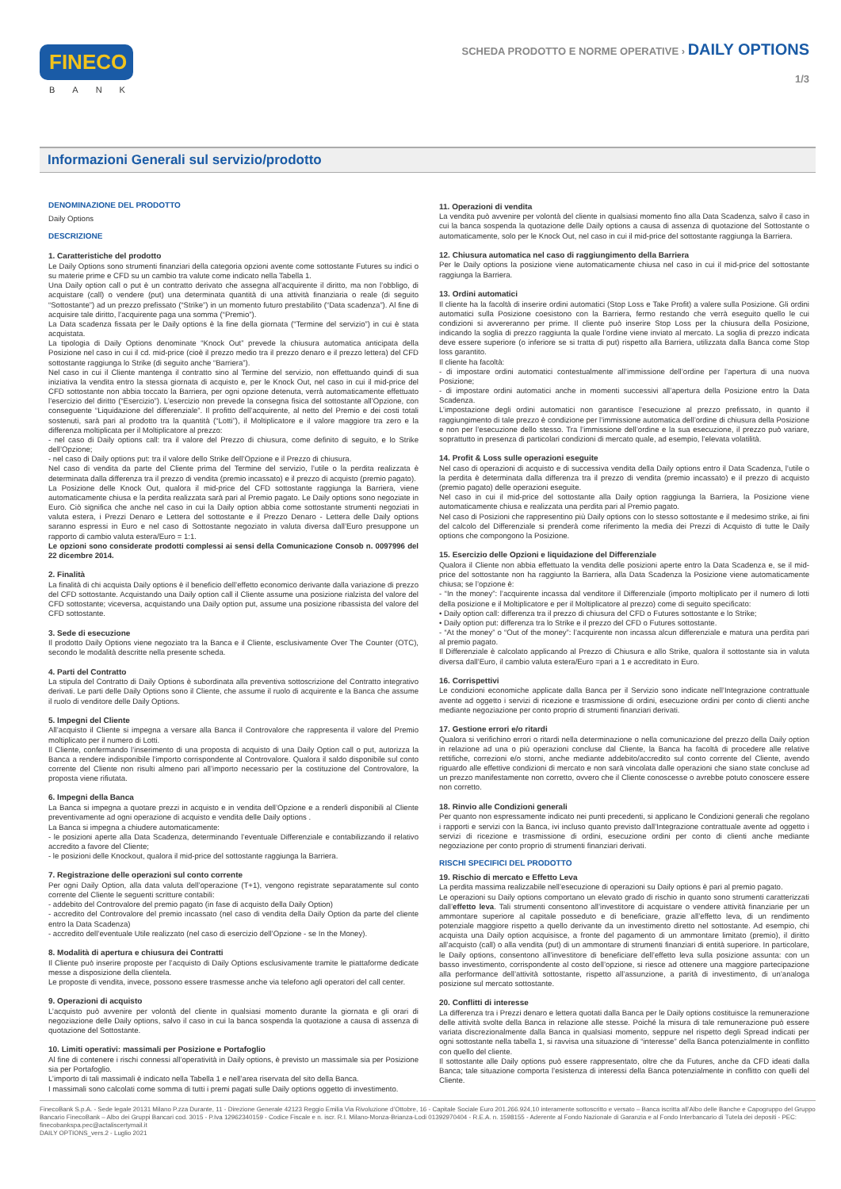FINECO
BANK
SCHEDA PRODOTTO E NORME OPERATIVE › DAILY OPTIONS
1/3
Informazioni Generali sul servizio/prodotto
DENOMINAZIONE DEL PRODOTTO
Daily Options
DESCRIZIONE
1. Caratteristiche del prodotto
Le Daily Options sono strumenti finanziari della categoria opzioni avente come sottostante Futures su indici o su materie prime e CFD su un cambio tra valute come indicato nella Tabella 1.
Una Daily option call o put è un contratto derivato che assegna all’acquirente il diritto, ma non l’obbligo, di acquistare (call) o vendere (put) una determinata quantità di una attività finanziaria o reale (di seguito “Sottostante”) ad un prezzo prefissato (“Strike”) in un momento futuro prestabilito (“Data scadenza”). Al fine di acquisire tale diritto, l’acquirente paga una somma (“Premio”).
La Data scadenza fissata per le Daily options è la fine della giornata (“Termine del servizio”) in cui è stata acquistata.
La tipologia di Daily Options denominate “Knock Out” prevede la chiusura automatica anticipata della Posizione nel caso in cui il cd. mid-price (cioè il prezzo medio tra il prezzo denaro e il prezzo lettera) del CFD sottostante raggiunga lo Strike (di seguito anche “Barriera”).
Nel caso in cui il Cliente mantenga il contratto sino al Termine del servizio, non effettuando quindi di sua iniziativa la vendita entro la stessa giornata di acquisto e, per le Knock Out, nel caso in cui il mid-price del CFD sottostante non abbia toccato la Barriera, per ogni opzione detenuta, verrà automaticamente effettuato l’esercizio del diritto (“Esercizio”). L’esercizio non prevede la consegna fisica del sottostante all’Opzione, con conseguente “Liquidazione del differenziale”. Il profitto dell’acquirente, al netto del Premio e dei costi totali sostenuti, sarà pari al prodotto tra la quantità (“Lotti”), il Moltiplicatore e il valore maggiore tra zero e la differenza moltiplicata per il Moltiplicatore al prezzo:
- nel caso di Daily options call: tra il valore del Prezzo di chiusura, come definito di seguito, e lo Strike dell’Opzione;
- nel caso di Daily options put: tra il valore dello Strike dell’Opzione e il Prezzo di chiusura.
Nel caso di vendita da parte del Cliente prima del Termine del servizio, l’utile o la perdita realizzata è determinata dalla differenza tra il prezzo di vendita (premio incassato) e il prezzo di acquisto (premio pagato).
La Posizione delle Knock Out, qualora il mid-price del CFD sottostante raggiunga la Barriera, viene automaticamente chiusa e la perdita realizzata sarà pari al Premio pagato. Le Daily options sono negoziate in Euro. Ciò significa che anche nel caso in cui la Daily option abbia come sottostante strumenti negoziati in valuta estera, i Prezzi Denaro e Lettera del sottostante e il Prezzo Denaro - Lettera delle Daily options saranno espressi in Euro e nel caso di Sottostante negoziato in valuta diversa dall’Euro presuppone un rapporto di cambio valuta estera/Euro = 1:1.
Le opzioni sono considerate prodotti complessi ai sensi della Comunicazione Consob n. 0097996 del 22 dicembre 2014.
2. Finalità
La finalità di chi acquista Daily options è il beneficio dell’effetto economico derivante dalla variazione di prezzo del CFD sottostante. Acquistando una Daily option call il Cliente assume una posizione rialzista del valore del CFD sottostante; viceversa, acquistando una Daily option put, assume una posizione ribassista del valore del CFD sottostante.
3. Sede di esecuzione
Il prodotto Daily Options viene negoziato tra la Banca e il Cliente, esclusivamente Over The Counter (OTC), secondo le modalità descritte nella presente scheda.
4. Parti del Contratto
La stipula del Contratto di Daily Options è subordinata alla preventiva sottoscrizione del Contratto integrativo derivati. Le parti delle Daily Options sono il Cliente, che assume il ruolo di acquirente e la Banca che assume il ruolo di venditore delle Daily Options.
5. Impegni del Cliente
All’acquisto il Cliente si impegna a versare alla Banca il Controvalore che rappresenta il valore del Premio moltiplicato per il numero di Lotti.
Il Cliente, confermando l’inserimento di una proposta di acquisto di una Daily Option call o put, autorizza la Banca a rendere indisponibile l’importo corrispondente al Controvalore. Qualora il saldo disponibile sul conto corrente del Cliente non risulti almeno pari all’importo necessario per la costituzione del Controvalore, la proposta viene rifiutata.
6. Impegni della Banca
La Banca si impegna a quotare prezzi in acquisto e in vendita dell’Opzione e a renderli disponibili al Cliente preventivamente ad ogni operazione di acquisto e vendita delle Daily options .
La Banca si impegna a chiudere automaticamente:
- le posizioni aperte alla Data Scadenza, determinando l’eventuale Differenziale e contabilizzando il relativo accredito a favore del Cliente;
- le posizioni delle Knockout, qualora il mid-price del sottostante raggiunga la Barriera.
7. Registrazione delle operazioni sul conto corrente
Per ogni Daily Option, alla data valuta dell’operazione (T+1), vengono registrate separatamente sul conto corrente del Cliente le seguenti scritture contabili:
- addebito del Controvalore del premio pagato (in fase di acquisto della Daily Option)
- accredito del Controvalore del premio incassato (nel caso di vendita della Daily Option da parte del cliente entro la Data Scadenza)
- accredito dell’eventuale Utile realizzato (nel caso di esercizio dell’Opzione - se In the Money).
8. Modalità di apertura e chiusura dei Contratti
Il Cliente può inserire proposte per l’acquisto di Daily Options esclusivamente tramite le piattaforme dedicate messe a disposizione della clientela.
Le proposte di vendita, invece, possono essere trasmesse anche via telefono agli operatori del call center.
9. Operazioni di acquisto
L’acquisto può avvenire per volontà del cliente in qualsiasi momento durante la giornata e gli orari di negoziazione delle Daily options, salvo il caso in cui la banca sospenda la quotazione a causa di assenza di quotazione del Sottostante.
10. Limiti operativi: massimali per Posizione e Portafoglio
Al fine di contenere i rischi connessi all’operatività in Daily options, è previsto un massimale sia per Posizione sia per Portafoglio.
L’importo di tali massimali è indicato nella Tabella 1 e nell’area riservata del sito della Banca.
I massimali sono calcolati come somma di tutti i premi pagati sulle Daily options oggetto di investimento.
11. Operazioni di vendita
La vendita può avvenire per volontà del cliente in qualsiasi momento fino alla Data Scadenza, salvo il caso in cui la banca sospenda la quotazione delle Daily options a causa di assenza di quotazione del Sottostante o automaticamente, solo per le Knock Out, nel caso in cui il mid-price del sottostante raggiunga la Barriera.
12. Chiusura automatica nel caso di raggiungimento della Barriera
Per le Daily options la posizione viene automaticamente chiusa nel caso in cui il mid-price del sottostante raggiunga la Barriera.
13. Ordini automatici
Il cliente ha la facoltà di inserire ordini automatici (Stop Loss e Take Profit) a valere sulla Posizione. Gli ordini automatici sulla Posizione coesistono con la Barriera, fermo restando che verrà eseguito quello le cui condizioni si avvereranno per prime. Il cliente può inserire Stop Loss per la chiusura della Posizione, indicando la soglia di prezzo raggiunta la quale l’ordine viene inviato al mercato. La soglia di prezzo indicata deve essere superiore (o inferiore se si tratta di put) rispetto alla Barriera, utilizzata dalla Banca come Stop loss garantito.
Il cliente ha facoltà:
- di impostare ordini automatici contestualmente all’immissione dell’ordine per l’apertura di una nuova Posizione;
- di impostare ordini automatici anche in momenti successivi all’apertura della Posizione entro la Data Scadenza.
L’impostazione degli ordini automatici non garantisce l’esecuzione al prezzo prefissato, in quanto il raggiungimento di tale prezzo è condizione per l’immissione automatica dell’ordine di chiusura della Posizione e non per l’esecuzione dello stesso. Tra l’immissione dell’ordine e la sua esecuzione, il prezzo può variare, soprattutto in presenza di particolari condizioni di mercato quale, ad esempio, l’elevata volatilità.
14. Profit & Loss sulle operazioni eseguite
Nel caso di operazioni di acquisto e di successiva vendita della Daily options entro il Data Scadenza, l’utile o la perdita è determinata dalla differenza tra il prezzo di vendita (premio incassato) e il prezzo di acquisto (premio pagato) delle operazioni eseguite.
Nel caso in cui il mid-price del sottostante alla Daily option raggiunga la Barriera, la Posizione viene automaticamente chiusa e realizzata una perdita pari al Premio pagato.
Nel caso di Posizioni che rappresentino più Daily options con lo stesso sottostante e il medesimo strike, ai fini del calcolo del Differenziale si prenderà come riferimento la media dei Prezzi di Acquisto di tutte le Daily options che compongono la Posizione.
15. Esercizio delle Opzioni e liquidazione del Differenziale
Qualora il Cliente non abbia effettuato la vendita delle posizioni aperte entro la Data Scadenza e, se il mid-price del sottostante non ha raggiunto la Barriera, alla Data Scadenza la Posizione viene automaticamente chiusa; se l’opzione è:
- “In the money”: l’acquirente incassa dal venditore il Differenziale (importo moltiplicato per il numero di lotti della posizione e il Moltiplicatore e per il Moltiplicatore al prezzo) come di seguito specificato:
• Daily option call: differenza tra il prezzo di chiusura del CFD o Futures sottostante e lo Strike;
• Daily option put: differenza tra lo Strike e il prezzo del CFD o Futures sottostante.
- “At the money” o “Out of the money”: l’acquirente non incassa alcun differenziale e matura una perdita pari al premio pagato.
Il Differenziale è calcolato applicando al Prezzo di Chiusura e allo Strike, qualora il sottostante sia in valuta diversa dall’Euro, il cambio valuta estera/Euro =pari a 1 e accreditato in Euro.
16. Corrispettivi
Le condizioni economiche applicate dalla Banca per il Servizio sono indicate nell’Integrazione contrattuale avente ad oggetto i servizi di ricezione e trasmissione di ordini, esecuzione ordini per conto di clienti anche mediante negoziazione per conto proprio di strumenti finanziari derivati.
17. Gestione errori e/o ritardi
Qualora si verifichino errori o ritardi nella determinazione o nella comunicazione del prezzo della Daily option in relazione ad una o più operazioni concluse dal Cliente, la Banca ha facoltà di procedere alle relative rettifiche, correzioni e/o storni, anche mediante addebito/accredito sul conto corrente del Cliente, avendo riguardo alle effettive condizioni di mercato e non sarà vincolata dalle operazioni che siano state concluse ad un prezzo manifestamente non corretto, ovvero che il Cliente conoscesse o avrebbe potuto conoscere essere non corretto.
18. Rinvio alle Condizioni generali
Per quanto non espressamente indicato nei punti precedenti, si applicano le Condizioni generali che regolano i rapporti e servizi con la Banca, ivi incluso quanto previsto dall’Integrazione contrattuale avente ad oggetto i servizi di ricezione e trasmissione di ordini, esecuzione ordini per conto di clienti anche mediante negoziazione per conto proprio di strumenti finanziari derivati.
RISCHI SPECIFICI DEL PRODOTTO
19. Rischio di mercato e Effetto Leva
La perdita massima realizzabile nell’esecuzione di operazioni su Daily options è pari al premio pagato.
Le operazioni su Daily options comportano un elevato grado di rischio in quanto sono strumenti caratterizzati dall’effetto leva. Tali strumenti consentono all’investitore di acquistare o vendere attività finanziarie per un ammontare superiore al capitale posseduto e di beneficiare, grazie all’effetto leva, di un rendimento potenziale maggiore rispetto a quello derivante da un investimento diretto nel sottostante. Ad esempio, chi acquista una Daily option acquisisce, a fronte del pagamento di un ammontare limitato (premio), il diritto all’acquisto (call) o alla vendita (put) di un ammontare di strumenti finanziari di entità superiore. In particolare, le Daily options, consentono all’investitore di beneficiare dell’effetto leva sulla posizione assunta: con un basso investimento, corrispondente al costo dell’opzione, si riesce ad ottenere una maggiore partecipazione alla performance dell’attività sottostante, rispetto all’assunzione, a parità di investimento, di un’analoga posizione sul mercato sottostante.
20. Conflitti di interesse
La differenza tra i Prezzi denaro e lettera quotati dalla Banca per le Daily options costituisce la remunerazione delle attività svolte della Banca in relazione alle stesse. Poiché la misura di tale remunerazione può essere variata discrezionalmente dalla Banca in qualsiasi momento, seppure nel rispetto degli Spread indicati per ogni sottostante nella tabella 1, si ravvisa una situazione di “interesse” della Banca potenzialmente in conflitto con quello del cliente.
Il sottostante alle Daily options può essere rappresentato, oltre che da Futures, anche da CFD ideati dalla Banca; tale situazione comporta l’esistenza di interessi della Banca potenzialmente in conflitto con quelli del Cliente.
FinecoBank S.p.A. - Sede legale 20131 Milano P.zza Durante, 11 - Direzione Generale 42123 Reggio Emilia Via Rivoluzione d’Ottobre, 16 - Capitale Sociale Euro 201.266.924,10 interamente sottoscritto e versato – Banca iscritta all’Albo delle Banche e Capogruppo del Gruppo Bancario FinecoBank – Albo dei Gruppi Bancari cod. 3015 - P.Iva 12962340159 - Codice Fiscale e n. iscr. R.I. Milano-Monza-Brianza-Lodi 01392970404 - R.E.A. n. 1598155 - Aderente al Fondo Nazionale di Garanzia e al Fondo Interbancario di Tutela dei depositi - PEC: finecobankspa.pec@actaliscertymail.it
DAILY OPTIONS_vers.2 - Luglio 2021